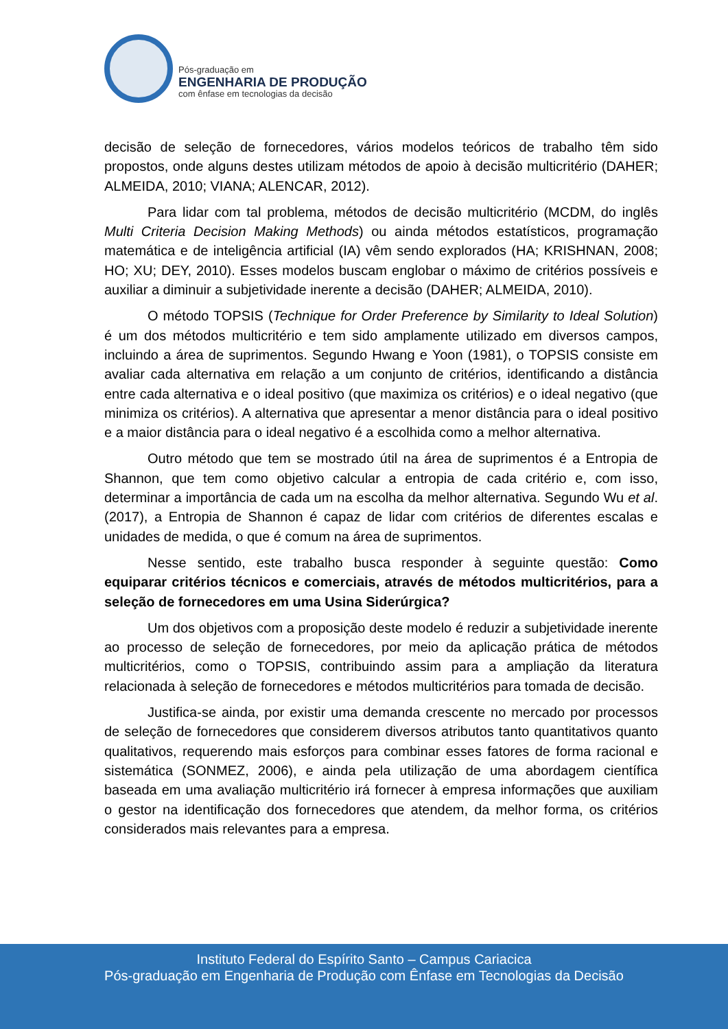Pós-graduação em
ENGENHARIA DE PRODUÇÃO
com ênfase em tecnologias da decisão
decisão de seleção de fornecedores, vários modelos teóricos de trabalho têm sido propostos, onde alguns destes utilizam métodos de apoio à decisão multicritério (DAHER; ALMEIDA, 2010; VIANA; ALENCAR, 2012).
Para lidar com tal problema, métodos de decisão multicritério (MCDM, do inglês Multi Criteria Decision Making Methods) ou ainda métodos estatísticos, programação matemática e de inteligência artificial (IA) vêm sendo explorados (HA; KRISHNAN, 2008; HO; XU; DEY, 2010). Esses modelos buscam englobar o máximo de critérios possíveis e auxiliar a diminuir a subjetividade inerente a decisão (DAHER; ALMEIDA, 2010).
O método TOPSIS (Technique for Order Preference by Similarity to Ideal Solution) é um dos métodos multicritério e tem sido amplamente utilizado em diversos campos, incluindo a área de suprimentos. Segundo Hwang e Yoon (1981), o TOPSIS consiste em avaliar cada alternativa em relação a um conjunto de critérios, identificando a distância entre cada alternativa e o ideal positivo (que maximiza os critérios) e o ideal negativo (que minimiza os critérios). A alternativa que apresentar a menor distância para o ideal positivo e a maior distância para o ideal negativo é a escolhida como a melhor alternativa.
Outro método que tem se mostrado útil na área de suprimentos é a Entropia de Shannon, que tem como objetivo calcular a entropia de cada critério e, com isso, determinar a importância de cada um na escolha da melhor alternativa. Segundo Wu et al. (2017), a Entropia de Shannon é capaz de lidar com critérios de diferentes escalas e unidades de medida, o que é comum na área de suprimentos.
Nesse sentido, este trabalho busca responder à seguinte questão: Como equiparar critérios técnicos e comerciais, através de métodos multicritérios, para a seleção de fornecedores em uma Usina Siderúrgica?
Um dos objetivos com a proposição deste modelo é reduzir a subjetividade inerente ao processo de seleção de fornecedores, por meio da aplicação prática de métodos multicritérios, como o TOPSIS, contribuindo assim para a ampliação da literatura relacionada à seleção de fornecedores e métodos multicritérios para tomada de decisão.
Justifica-se ainda, por existir uma demanda crescente no mercado por processos de seleção de fornecedores que considerem diversos atributos tanto quantitativos quanto qualitativos, requerendo mais esforços para combinar esses fatores de forma racional e sistemática (SONMEZ, 2006), e ainda pela utilização de uma abordagem científica baseada em uma avaliação multicritério irá fornecer à empresa informações que auxiliam o gestor na identificação dos fornecedores que atendem, da melhor forma, os critérios considerados mais relevantes para a empresa.
Instituto Federal do Espírito Santo – Campus Cariacica
Pós-graduação em Engenharia de Produção com Ênfase em Tecnologias da Decisão